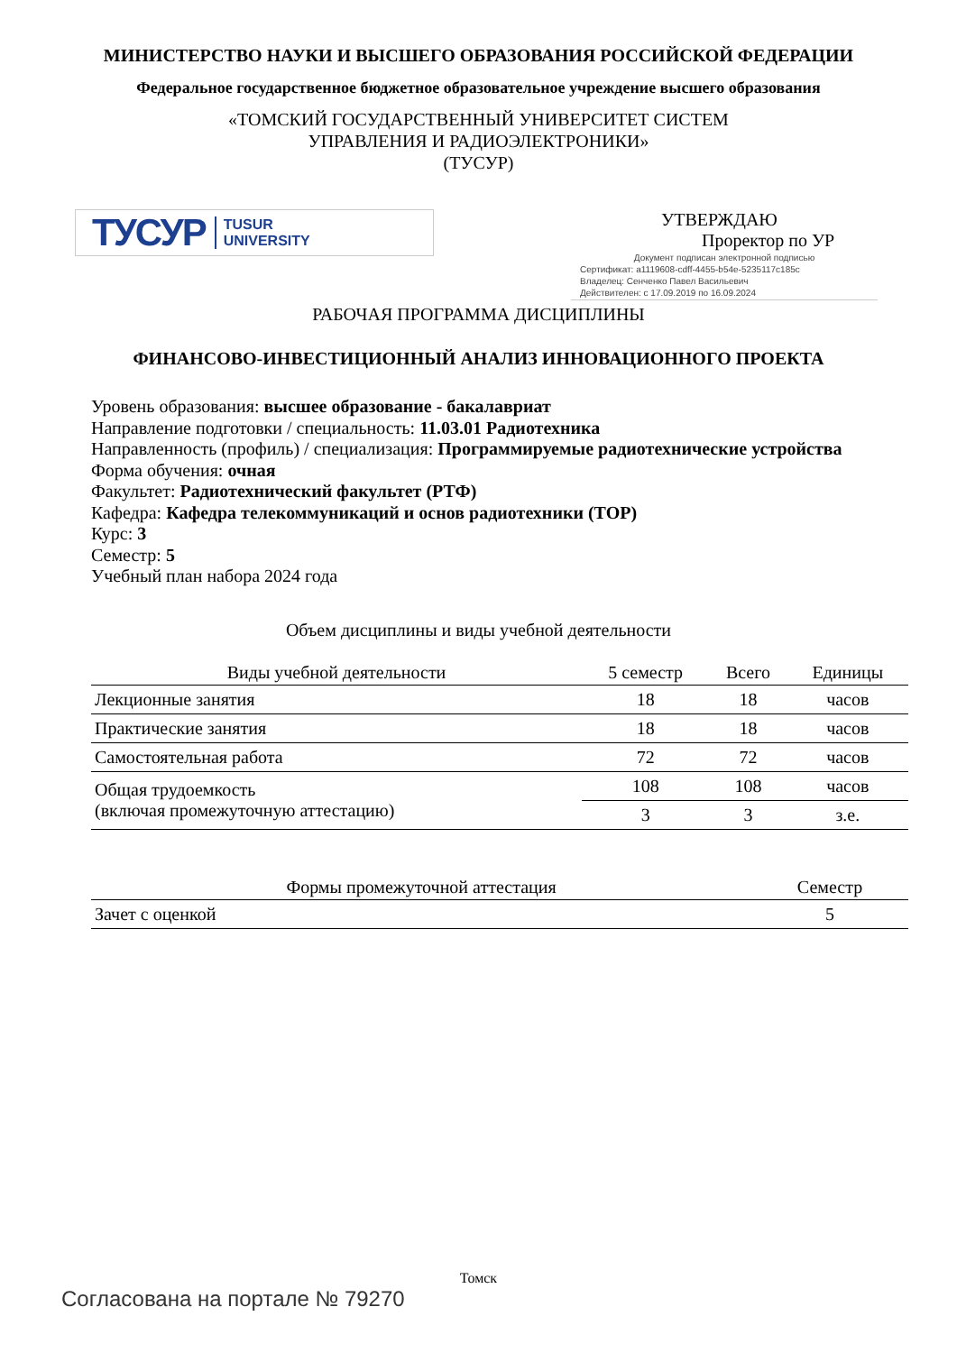МИНИСТЕРСТВО НАУКИ И ВЫСШЕГО ОБРАЗОВАНИЯ РОССИЙСКОЙ ФЕДЕРАЦИИ
Федеральное государственное бюджетное образовательное учреждение высшего образования
«ТОМСКИЙ ГОСУДАРСТВЕННЫЙ УНИВЕРСИТЕТ СИСТЕМ
УПРАВЛЕНИЯ И РАДИОЭЛЕКТРОНИКИ»
(ТУСУР)
ТУСУР TUSUR
UNIVERSITY
УТВЕРЖДАЮ
Проректор по УР
Документ подписан электронной подписью
Сертификат: a1119608-cdff-4455-b54e-5235117c185c
Владелец: Сенченко Павел Васильевич
Действителен: с 17.09.2019 по 16.09.2024
РАБОЧАЯ ПРОГРАММА ДИСЦИПЛИНЫ
ФИНАНСОВО-ИНВЕСТИЦИОННЫЙ АНАЛИЗ ИННОВАЦИОННОГО ПРОЕКТА
Уровень образования: высшее образование - бакалавриат
Направление подготовки / специальность: 11.03.01 Радиотехника
Направленность (профиль) / специализация: Программируемые радиотехнические устройства
Форма обучения: очная
Факультет: Радиотехнический факультет (РТФ)
Кафедра: Кафедра телекоммуникаций и основ радиотехники (ТОР)
Курс: 3
Семестр: 5
Учебный план набора 2024 года
Объем дисциплины и виды учебной деятельности
| Виды учебной деятельности | 5 семестр | Всего | Единицы |
| --- | --- | --- | --- |
| Лекционные занятия | 18 | 18 | часов |
| Практические занятия | 18 | 18 | часов |
| Самостоятельная работа | 72 | 72 | часов |
| Общая трудоемкость (включая промежуточную аттестацию) | 108 | 108 | часов |
| | 3 | 3 | з.е. |
| Формы промежуточной аттестация | Семестр |
| --- | --- |
| Зачет с оценкой | 5 |
Томск
Согласована на портале № 79270